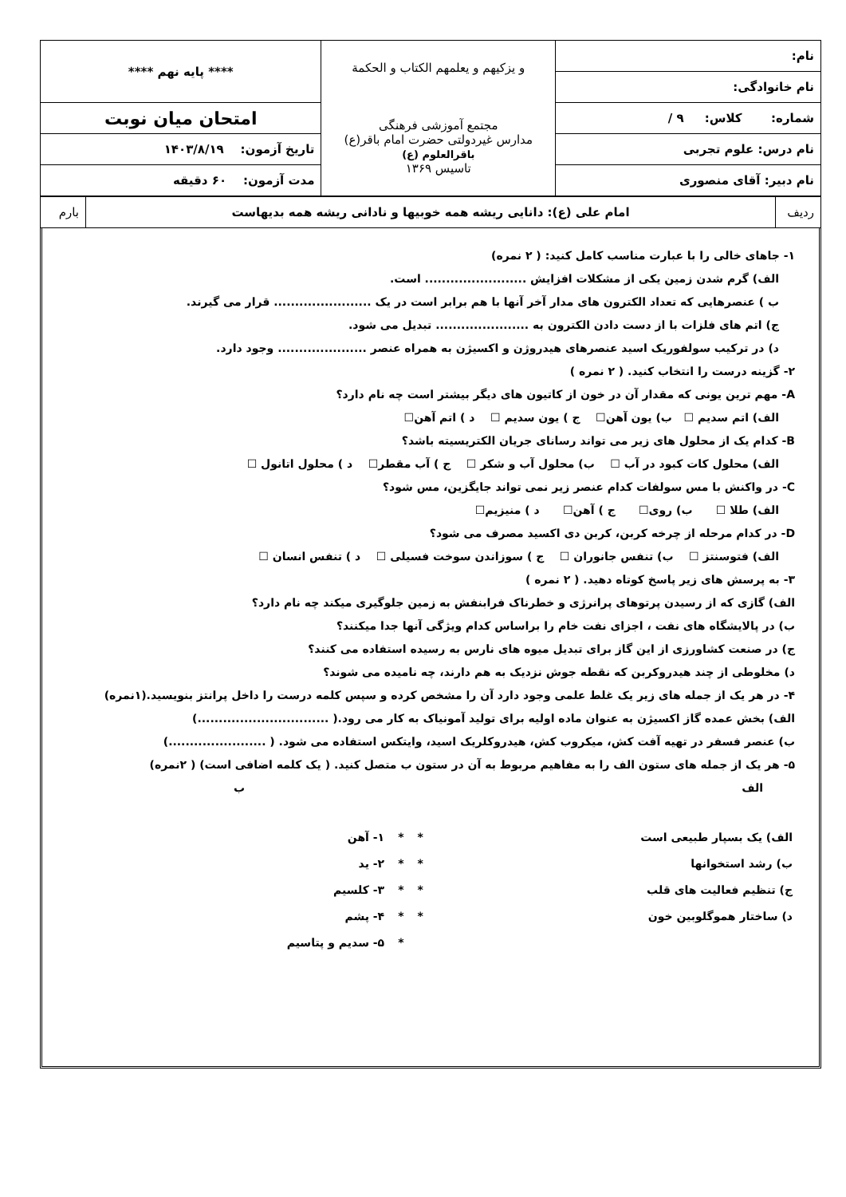| نام: | و يزكيهم و يعلمهم الكتاب و الحكمة مجتمع آموزشی فرهنگی مدارس غیردولتی حضرت امام باقر(ع) باقرالعلوم (ع) تاسیس ۱۳۶۹ | **** پایه نهم **** |
| نام خانوادگی: | | |
| شماره: کلاس: ۹ / | | امتحان میان نوبت |
| نام درس: علوم تجربی | | تاریخ آزمون: ۱۴۰۳/۸/۱۹ |
| نام دبیر: آقای منصوری | | مدت آزمون: ۶۰ دقیقه |
| ردیف | امام علی (ع): دانایی ریشه همه خوبیها و نادانی ریشه همه بدیهاست | بارم |
۱- جاهای خالی را با عبارت مناسب کامل کنید: ( ۲ نمره)
الف) گرم شدن زمین یکی از مشکلات افزایش ........................ است.
ب ) عنصرهایی که تعداد الکترون های مدار آخر آنها با هم برابر است در یک ....................... قرار می گیرند.
ج) اتم های فلزات با از دست دادن الکترون به ...................... تبدیل می شود.
د) در ترکیب سولفوریک اسید عنصرهای هیدروژن و اکسیژن به همراه عنصر ..................... وجود دارد.
۲- گزینه درست را انتخاب کنید. ( ۲ نمره )
A- مهم ترین یونی که مقدار آن در خون از کاتیون های دیگر بیشتر است چه نام دارد؟
الف) اتم سدیم ☐ ب) یون آهن☐ ج ) یون سدیم ☐ د ) اتم آهن☐
B- کدام یک از محلول های زیر می تواند رسانای جریان الکتریسیته باشد؟
الف) محلول کات کبود در آب ☐ ب) محلول آب و شکر ☐ ج ) آب مقطر☐ د ) محلول اتانول ☐
C- در واکنش با مس سولفات کدام عنصر زیر نمی تواند جایگزین، مس شود؟
الف) طلا ☐ ب) روی☐ ج ) آهن☐ د ) منیزیم☐
D- در کدام مرحله از چرخه کربن، کربن دی اکسید مصرف می شود؟
الف) فتوسنتز ☐ ب) تنفس جانوران ☐ ج ) سوزاندن سوخت فسیلی ☐ د ) تنفس انسان ☐
۳- به پرسش های زیر پاسخ کوتاه دهید. ( ۲ نمره )
الف) گازی که از رسیدن پرتوهای پرانرژی و خطرناک فرابنفش به زمین جلوگیری میکند چه نام دارد؟
ب) در پالایشگاه های نفت ، اجزای نفت خام را براساس کدام ویژگی آنها جدا میکنند؟
ج) در صنعت کشاورزی از این گاز برای تبدیل میوه های نارس به رسیده استفاده می کنند؟
د) مخلوطی از چند هیدروکربن که نقطه جوش نزدیک به هم دارند، چه نامیده می شوند؟
۴- در هر یک از جمله های زیر یک غلط علمی وجود دارد آن را مشخص کرده و سپس کلمه درست را داخل پرانتز بنویسید.(۱نمره)
الف) بخش عمده گاز اکسیژن به عنوان ماده اولیه برای تولید آمونیاک به کار می رود.( ...............................)
ب) عنصر فسفر در تهیه آفت کش، میکروب کش، هیدروکلریک اسید، وایتکس استفاده می شود. ( .......................)
۵- هر یک از جمله های ستون الف را به مفاهیم مربوط به آن در ستون ب متصل کنید. ( یک کلمه اضافی است) ( ۲نمره)
الف ب
| الف) یک بسپار طبیعی است | * | * | ۱- آهن |
| ب) رشد استخوانها | * | * | ۲- ید |
| ج) تنظیم فعالیت های قلب | * | * | ۳- کلسیم |
| د) ساختار هموگلوبین خون | * | * | ۴- پشم |
| | | * | ۵- سدیم و پتاسیم |